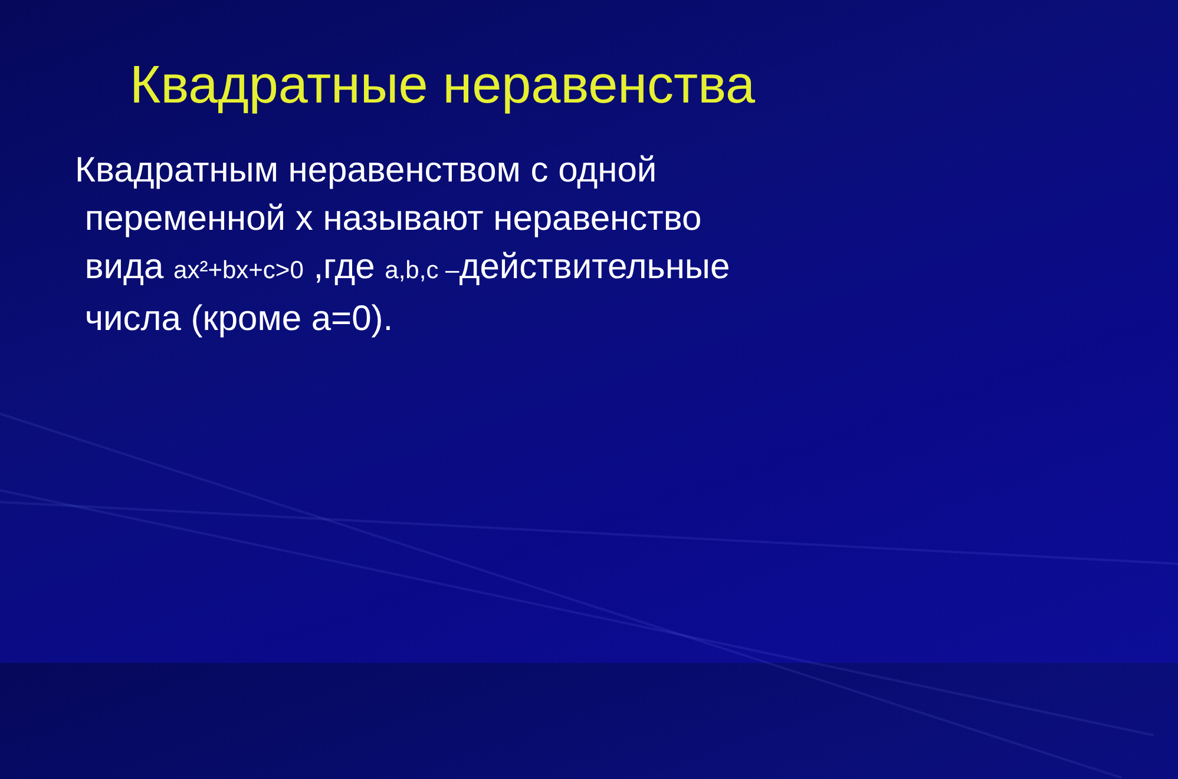Квадратные неравенства
Квадратным неравенством с одной
переменной х называют неравенство
вида ax²+bx+c>0 ,где a,b,c –действительные
числа (кроме а=0).